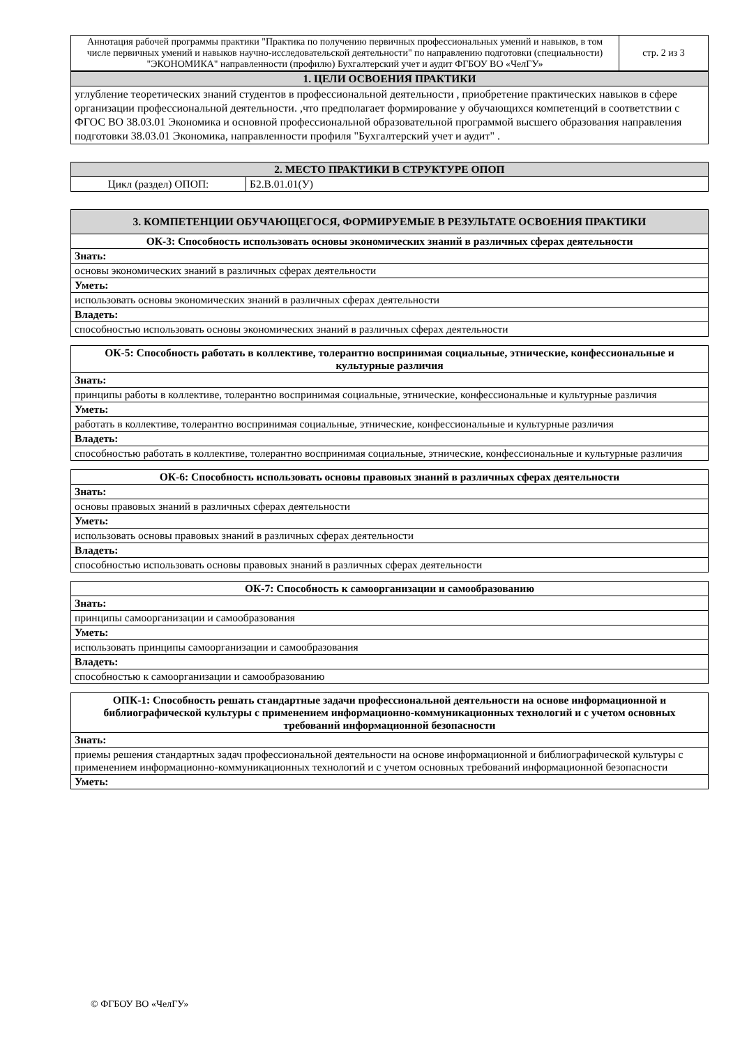| Аннотация рабочей программы практики "Практика по получению первичных профессиональных умений и навыков, в том числе первичных умений и навыков научно-исследовательской деятельности" по направлению подготовки (специальности) "ЭКОНОМИКА" направленности (профилю) Бухгалтерский учет и аудит ФГБОУ ВО «ЧелГУ» | стр. 2 из 3 |
| 1. ЦЕЛИ ОСВОЕНИЯ ПРАКТИКИ |
| углубление теоретических знаний студентов в профессиональной деятельности , приобретение практических навыков в сфере организации профессиональной деятельности. ,что предполагает формирование у обучающихся компетенций в соответствии с ФГОС ВО 38.03.01 Экономика и основной профессиональной образовательной программой высшего образования направления подготовки 38.03.01 Экономика, направленности профиля "Бухгалтерский учет и аудит" . |
| 2. МЕСТО ПРАКТИКИ В СТРУКТУРЕ ОПОП | |
| Цикл (раздел) ОПОП: | Б2.В.01.01(У) |
| 3. КОМПЕТЕНЦИИ ОБУЧАЮЩЕГОСЯ, ФОРМИРУЕМЫЕ В РЕЗУЛЬТАТЕ ОСВОЕНИЯ ПРАКТИКИ |
| ОК-3: Способность использовать основы экономических знаний в различных сферах деятельности |
| Знать: |
| основы экономических знаний в различных сферах деятельности |
| Уметь: |
| использовать основы экономических знаний в различных сферах деятельности |
| Владеть: |
| способностью использовать основы экономических знаний в различных сферах деятельности |
| ОК-5: Способность работать в коллективе, толерантно воспринимая социальные, этнические, конфессиональные и культурные различия |
| Знать: |
| принципы работы в коллективе, толерантно воспринимая социальные, этнические, конфессиональные и культурные различия |
| Уметь: |
| работать в коллективе, толерантно воспринимая социальные, этнические, конфессиональные и культурные различия |
| Владеть: |
| способностью работать в коллективе, толерантно воспринимая социальные, этнические, конфессиональные и культурные различия |
| ОК-6: Способность использовать основы правовых знаний в различных сферах деятельности |
| Знать: |
| основы правовых знаний в различных сферах деятельности |
| Уметь: |
| использовать основы правовых знаний в различных сферах деятельности |
| Владеть: |
| способностью использовать основы правовых знаний в различных сферах деятельности |
| ОК-7: Способность к самоорганизации и самообразованию |
| Знать: |
| принципы самоорганизации и самообразования |
| Уметь: |
| использовать принципы самоорганизации и самообразования |
| Владеть: |
| способностью к самоорганизации и самообразованию |
| ОПК-1: Способность решать стандартные задачи профессиональной деятельности на основе информационной и библиографической культуры с применением информационно-коммуникационных технологий и с учетом основных требований информационной безопасности |
| Знать: |
| приемы решения стандартных задач профессиональной деятельности на основе информационной и библиографической культуры с применением информационно-коммуникационных технологий и с учетом основных требований информационной безопасности |
| Уметь: |
© ФГБОУ ВО «ЧелГУ»